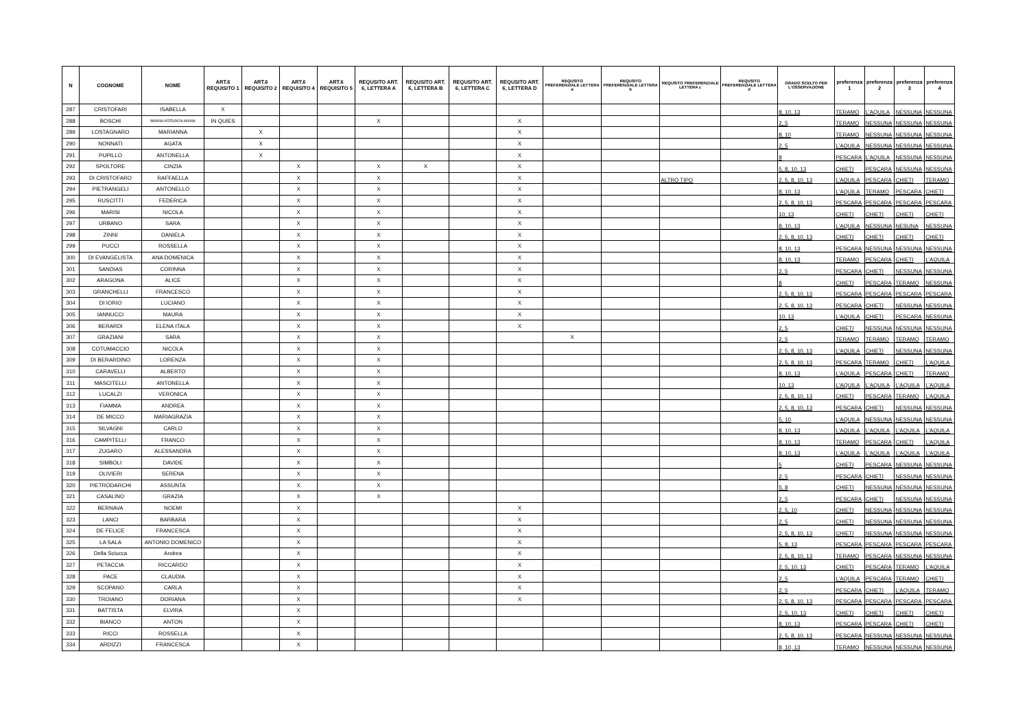| N | COGNOME | NOME | ART.6 REQUISITO 1 | ART.6 REQUISITO 2 | ART.6 REQUISITO 4 | ART.6 REQUISITO 5 | REQUSITO ART. 6, LETTERA A | REQUSITO ART. 6, LETTERA B | REQUSITO ART. 6, LETTERA C | REQUSITO ART. 6, LETTERA D | REQUSITO PREFERENZIALE LETTERA a | REQUSITO PREFERENZIALE LETTERA b | REQUSITO PREFERENZIALE LETTERA c | REQUSITO PREFERENZIALE LETTERA d | GRADO SCELTO PER L'OSSERVAZIONE | preferenza 1 | preferenza 2 | preferenza 3 | preferenza 4 |
| --- | --- | --- | --- | --- | --- | --- | --- | --- | --- | --- | --- | --- | --- | --- | --- | --- | --- | --- | --- |
| 287 | CRISTOFARI | ISABELLA | X | | | | | | | | | | | | 8, 10, 13 | TERAMO | L'AQUILA | NESSUNA | NESSUNA |
| 288 | BOSCHI | MARIA ASSUNTA ANNA | IN QUIES | | | | X | | | X | | | | | 2, 5 | TERAMO | NESSUNA | NESSUNA | NESSUNA |
| 289 | LOSTAGNARO | MARIANNA | | X | | | | | | X | | | | | 8, 10 | TERAMO | NESSUNA | NESSUNA | NESSUNA |
| 290 | NONNATI | AGATA | | X | | | | | | X | | | | | 2, 5 | L'AQUILA | NESSUNA | NESSUNA | NESSUNA |
| 291 | PUPILLO | ANTONELLA | | X | | | | | | X | | | | | 8 | PESCARA | L'AQUILA | NESSUNA | NESSUNA |
| 292 | SPOLTORE | CINZIA | | | X | | X | X | | X | | | | | 5, 8, 10, 13 | CHIETI | PESCARA | NESSUNA | NESSUNA |
| 293 | DI CRISTOFARO | RAFFAELLA | | | X | | X | | | X | | | ALTRO TIPO | | 2, 5, 8, 10, 13 | L'AQUILA | PESCARA | CHIETI | TERAMO |
| 294 | PIETRANGELI | ANTONELLO | | | X | | X | | | X | | | | | 8, 10, 13 | L'AQUILA | TERAMO | PESCARA | CHIETI |
| 295 | RUSCITTI | FEDERICA | | | X | | X | | | X | | | | | 2, 5, 8, 10, 13 | PESCARA | PESCARA | PESCARA | PESCARA |
| 296 | MARISI | NICOLA | | | X | | X | | | X | | | | | 10, 13 | CHIETI | CHIETI | CHIETI | CHIETI |
| 297 | URBANO | SARA | | | X | | X | | | X | | | | | 8, 10, 13 | L'AQUILA | NESSUNA | NESUNA | NESSUNA |
| 298 | ZINNI | DANIELA | | | X | | X | | | X | | | | | 2, 5, 8, 10, 13 | CHIETI | CHIETI | CHIETI | CHIETI |
| 299 | PUCCI | ROSSELLA | | | X | | X | | | X | | | | | 8, 10, 13 | PESCARA | NESSUNA | NESSUNA | NESSUNA |
| 300 | DI EVANGELISTA | ANA DOMENICA | | | X | | X | | | X | | | | | 8, 10, 13 | TERAMO | PESCARA | CHIETI | L'AQUILA |
| 301 | SANDIAS | CORINNA | | | X | | X | | | X | | | | | 2, 5 | PESCARA | CHIETI | NESSUNA | NESSUNA |
| 302 | ARAGONA | ALICE | | | X | | X | | | X | | | | | 8 | CHIETI | PESCARA | TERAMO | NESSUNA |
| 303 | GRANCHELLI | FRANCESCO | | | X | | X | | | X | | | | | 2, 5, 8, 10, 13 | PESCARA | PESCARA | PESCARA | PESCARA |
| 304 | DI IORIO | LUCIANO | | | X | | X | | | X | | | | | 2, 5, 8, 10, 13 | PESCARA | CHIETI | NESSUNA | NESSUNA |
| 305 | IANNUCCI | MAURA | | | X | | X | | | X | | | | | 10, 13 | L'AQUILA | CHIETI | PESCARA | NESSUNA |
| 306 | BERARDI | ELENA ITALA | | | X | | X | | | X | | | | | 2, 5 | CHIETI | NESSUNA | NESSUNA | NESSUNA |
| 307 | GRAZIANI | SARA | | | X | | X | | | | X | | | | 2, 5 | TERAMO | TERAMO | TERAMO | TERAMO |
| 308 | COTUMACCIO | NICOLA | | | X | | X | | | | | | | | 2, 5, 8, 10, 13 | L'AQUILA | CHIETI | NESSUNA | NESSUNA |
| 309 | DI BERARDINO | LORENZA | | | X | | X | | | | | | | | 2, 5, 8, 10, 13 | PESCARA | TERAMO | CHIETI | L'AQUILA |
| 310 | CARAVELLI | ALBERTO | | | X | | X | | | | | | | | 8, 10, 13 | L'AQUILA | PESCARA | CHIETI | TERAMO |
| 311 | MASCITELLI | ANTONELLA | | | X | | X | | | | | | | | 10, 13 | L'AQUILA | L'AQUILA | L'AQUILA | L'AQUILA |
| 312 | LUCALZI | VERONICA | | | X | | X | | | | | | | | 2, 5, 8, 10, 13 | CHIETI | PESCARA | TERAMO | L'AQUILA |
| 313 | FIAMMA | ANDREA | | | X | | X | | | | | | | | 2, 5, 8, 10, 13 | PESCARA | CHIETI | NESSUNA | NESSUNA |
| 314 | DE MICCO | MARIAGRAZIA | | | X | | X | | | | | | | | 5, 10 | L'AQUILA | NESSUNA | NESSUNA | NESSUNA |
| 315 | SILVAGNI | CARLO | | | X | | X | | | | | | | | 8, 10, 13 | L'AQUILA | L'AQUILA | L'AQUILA | L'AQUILA |
| 316 | CAMPITELLI | FRANCO | | | X | | X | | | | | | | | 8, 10, 13 | TERAMO | PESCARA | CHIETI | L'AQUILA |
| 317 | ZUGARO | ALESSANDRA | | | X | | X | | | | | | | | 8, 10, 13 | L'AQUILA | L'AQUILA | L'AQUILA | L'AQUILA |
| 318 | SIMBOLI | DAVIDE | | | X | | X | | | | | | | | 5 | CHIETI | PESCARA | NESSUNA | NESSUNA |
| 319 | OLIVIERI | SERENA | | | X | | X | | | | | | | | 2, 5 | PESCARA | CHIETI | NESSUNA | NESSUNA |
| 320 | PIETRODARCHI | ASSUNTA | | | X | | X | | | | | | | | 5, 8 | CHIETI | NESSUNA | NESSUNA | NESSUNA |
| 321 | CASALINO | GRAZIA | | | X | | X | | | | | | | | 2, 5 | PESCARA | CHIETI | NESSUNA | NESSUNA |
| 322 | BERNAVA | NOEMI | | | X | | | | | X | | | | | 2, 5, 10 | CHIETI | NESSUNA | NESSUNA | NESSUNA |
| 323 | LANCI | BARBARA | | | X | | | | | X | | | | | 2, 5 | CHIETI | NESSUNA | NESSUNA | NESSUNA |
| 324 | DE FELICE | FRANCESCA | | | X | | | | | X | | | | | 2, 5, 8, 10, 13 | CHIETI | NESSUNA | NESSUNA | NESSUNA |
| 325 | LA SALA | ANTONIO DOMENICO | | | X | | | | | X | | | | | 5, 8, 13 | PESCARA | PESCARA | PESCARA | PESCARA |
| 326 | Della Sciucca | Andrea | | | X | | | | | X | | | | | 2, 5, 8, 10, 13 | TERAMO | PESCARA | NESSUNA | NESSUNA |
| 327 | PETACCIA | RICCARDO | | | X | | | | | X | | | | | 2, 5, 10, 13 | CHIETI | PESCARA | TERAMO | L'AQUILA |
| 328 | PACE | CLAUDIA | | | X | | | | | X | | | | | 2, 5 | L'AQUILA | PESCARA | TERAMO | CHIETI |
| 329 | SCOPANO | CARLA | | | X | | | | | X | | | | | 2, 5 | PESCARA | CHIETI | L'AQUILA | TERAMO |
| 330 | TROIANO | DORIANA | | | X | | | | | X | | | | | 2, 5, 8, 10, 13 | PESCARA | PESCARA | PESCARA | PESCARA |
| 331 | BATTISTA | ELVIRA | | | X | | | | | | | | | | 2, 5, 10, 13 | CHIETI | CHIETI | CHIETI | CHIETI |
| 332 | BIANCO | ANTON | | | X | | | | | | | | | | 8, 10, 13 | PESCARA | PESCARA | CHIETI | CHIETI |
| 333 | RICCI | ROSSELLA | | | X | | | | | | | | | | 2, 5, 8, 10, 13 | PESCARA | NESSUNA | NESSUNA | NESSUNA |
| 334 | ARDIZZI | FRANCESCA | | | X | | | | | | | | | | 8, 10, 13 | TERAMO | NESSUNA | NESSUNA | NESSUNA |